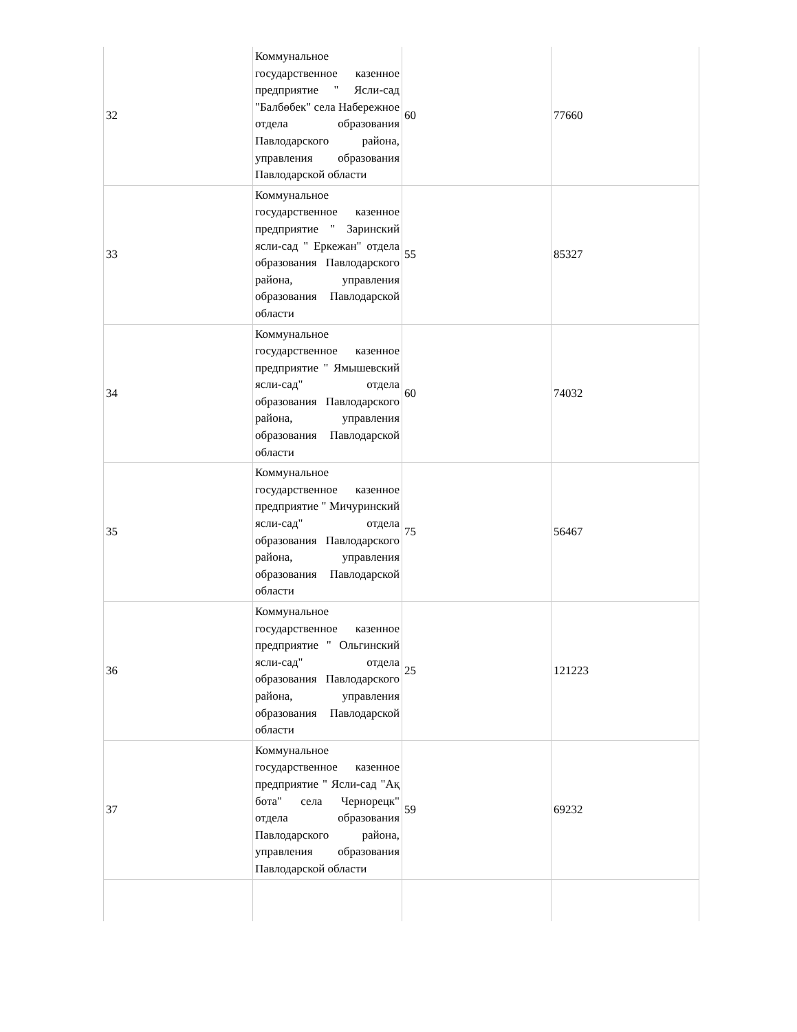| 32 | Коммунальное государственное казенное предприятие " Ясли-сад "Балбөбек" села Набережное отдела образования Павлодарского района, управления образования Павлодарской области | 60 | 77660 |
| 33 | Коммунальное государственное казенное предприятие " Заринский ясли-сад " Еркежан" отдела образования Павлодарского района, управления образования Павлодарской области | 55 | 85327 |
| 34 | Коммунальное государственное казенное предприятие " Ямышевский ясли-сад" отдела образования Павлодарского района, управления образования Павлодарской области | 60 | 74032 |
| 35 | Коммунальное государственное казенное предприятие " Мичуринский ясли-сад" отдела образования Павлодарского района, управления образования Павлодарской области | 75 | 56467 |
| 36 | Коммунальное государственное казенное предприятие " Ольгинский ясли-сад" отдела образования Павлодарского района, управления образования Павлодарской области | 25 | 121223 |
| 37 | Коммунальное государственное казенное предприятие " Ясли-сад "Ақ бота" села Чернорецк" отдела образования Павлодарского района, управления образования Павлодарской области | 59 | 69232 |